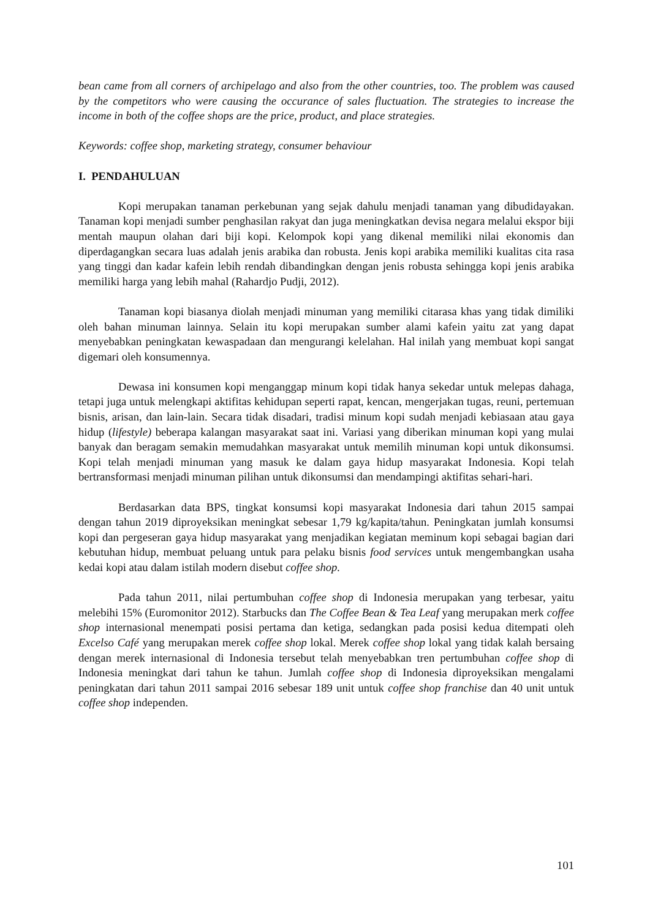bean came from all corners of archipelago and also from the other countries, too. The problem was caused by the competitors who were causing the occurance of sales fluctuation. The strategies to increase the income in both of the coffee shops are the price, product, and place strategies.
Keywords: coffee shop, marketing strategy, consumer behaviour
I. PENDAHULUAN
Kopi merupakan tanaman perkebunan yang sejak dahulu menjadi tanaman yang dibudidayakan. Tanaman kopi menjadi sumber penghasilan rakyat dan juga meningkatkan devisa negara melalui ekspor biji mentah maupun olahan dari biji kopi. Kelompok kopi yang dikenal memiliki nilai ekonomis dan diperdagangkan secara luas adalah jenis arabika dan robusta. Jenis kopi arabika memiliki kualitas cita rasa yang tinggi dan kadar kafein lebih rendah dibandingkan dengan jenis robusta sehingga kopi jenis arabika memiliki harga yang lebih mahal (Rahardjo Pudji, 2012).
Tanaman kopi biasanya diolah menjadi minuman yang memiliki citarasa khas yang tidak dimiliki oleh bahan minuman lainnya. Selain itu kopi merupakan sumber alami kafein yaitu zat yang dapat menyebabkan peningkatan kewaspadaan dan mengurangi kelelahan. Hal inilah yang membuat kopi sangat digemari oleh konsumennya.
Dewasa ini konsumen kopi menganggap minum kopi tidak hanya sekedar untuk melepas dahaga, tetapi juga untuk melengkapi aktifitas kehidupan seperti rapat, kencan, mengerjakan tugas, reuni, pertemuan bisnis, arisan, dan lain-lain. Secara tidak disadari, tradisi minum kopi sudah menjadi kebiasaan atau gaya hidup (lifestyle) beberapa kalangan masyarakat saat ini. Variasi yang diberikan minuman kopi yang mulai banyak dan beragam semakin memudahkan masyarakat untuk memilih minuman kopi untuk dikonsumsi. Kopi telah menjadi minuman yang masuk ke dalam gaya hidup masyarakat Indonesia. Kopi telah bertransformasi menjadi minuman pilihan untuk dikonsumsi dan mendampingi aktifitas sehari-hari.
Berdasarkan data BPS, tingkat konsumsi kopi masyarakat Indonesia dari tahun 2015 sampai dengan tahun 2019 diproyeksikan meningkat sebesar 1,79 kg/kapita/tahun. Peningkatan jumlah konsumsi kopi dan pergeseran gaya hidup masyarakat yang menjadikan kegiatan meminum kopi sebagai bagian dari kebutuhan hidup, membuat peluang untuk para pelaku bisnis food services untuk mengembangkan usaha kedai kopi atau dalam istilah modern disebut coffee shop.
Pada tahun 2011, nilai pertumbuhan coffee shop di Indonesia merupakan yang terbesar, yaitu melebihi 15% (Euromonitor 2012). Starbucks dan The Coffee Bean & Tea Leaf yang merupakan merk coffee shop internasional menempati posisi pertama dan ketiga, sedangkan pada posisi kedua ditempati oleh Excelso Café yang merupakan merek coffee shop lokal. Merek coffee shop lokal yang tidak kalah bersaing dengan merek internasional di Indonesia tersebut telah menyebabkan tren pertumbuhan coffee shop di Indonesia meningkat dari tahun ke tahun. Jumlah coffee shop di Indonesia diproyeksikan mengalami peningkatan dari tahun 2011 sampai 2016 sebesar 189 unit untuk coffee shop franchise dan 40 unit untuk coffee shop independen.
101